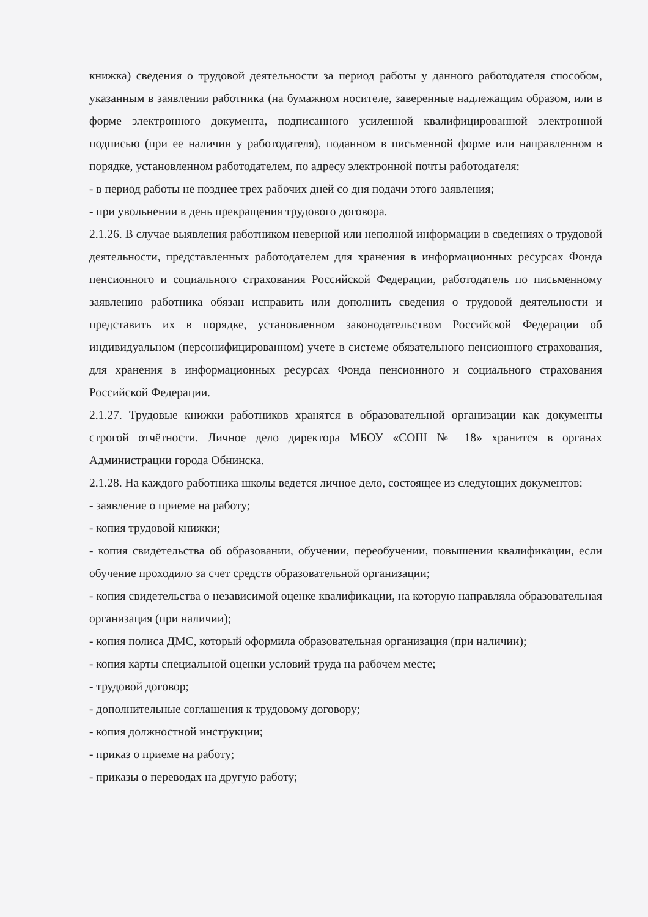книжка) сведения о трудовой деятельности за период работы у данного работодателя способом, указанным в заявлении работника (на бумажном носителе, заверенные надлежащим образом, или в форме электронного документа, подписанного усиленной квалифицированной электронной подписью (при ее наличии у работодателя), поданном в письменной форме или направленном в порядке, установленном работодателем, по адресу электронной почты работодателя:
- в период работы не позднее трех рабочих дней со дня подачи этого заявления;
- при увольнении в день прекращения трудового договора.
2.1.26. В случае выявления работником неверной или неполной информации в сведениях о трудовой деятельности, представленных работодателем для хранения в информационных ресурсах Фонда пенсионного и социального страхования Российской Федерации, работодатель по письменному заявлению работника обязан исправить или дополнить сведения о трудовой деятельности и представить их в порядке, установленном законодательством Российской Федерации об индивидуальном (персонифицированном) учете в системе обязательного пенсионного страхования, для хранения в информационных ресурсах Фонда пенсионного и социального страхования Российской Федерации.
2.1.27. Трудовые книжки работников хранятся в образовательной организации как документы строгой отчётности. Личное дело директора МБОУ «СОШ № 18» хранится в органах Администрации города Обнинска.
2.1.28. На каждого работника школы ведется личное дело, состоящее из следующих документов:
- заявление о приеме на работу;
- копия трудовой книжки;
- копия свидетельства об образовании, обучении, переобучении, повышении квалификации, если обучение проходило за счет средств образовательной организации;
- копия свидетельства о независимой оценке квалификации, на которую направляла образовательная организация (при наличии);
- копия полиса ДМС, который оформила образовательная организация (при наличии);
- копия карты специальной оценки условий труда на рабочем месте;
- трудовой договор;
- дополнительные соглашения к трудовому договору;
- копия должностной инструкции;
- приказ о приеме на работу;
- приказы о переводах на другую работу;